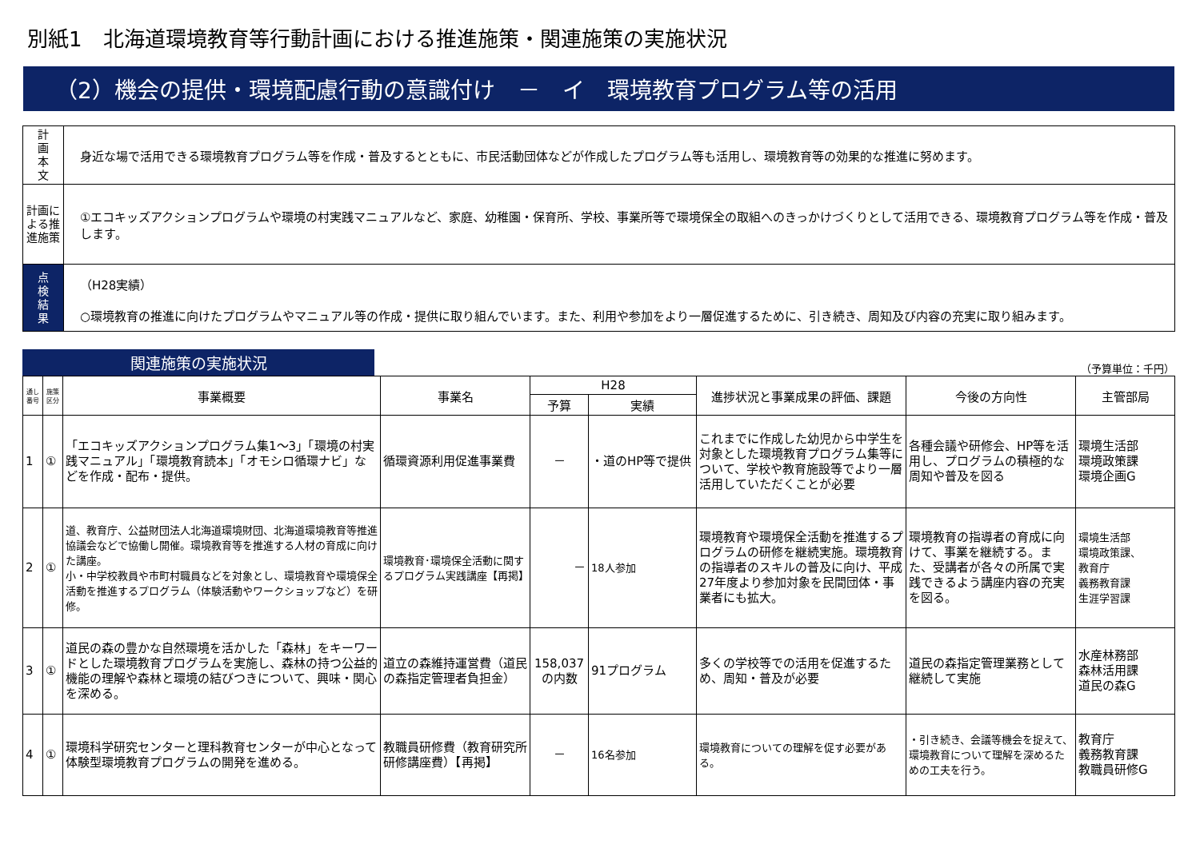別紙1　北海道環境教育等行動計画における推進施策・関連施策の実施状況
（2）機会の提供・環境配慮行動の意識付け　－　イ　環境教育プログラム等の活用
| 計 画 本 文 | 身近な場で活用できる環境教育プログラム等を作成・普及するとともに、市民活動団体などが作成したプログラム等も活用し、環境教育等の効果的な推進に努めます。 |
| 計画による推進施策 | ①エコキッズアクションプログラムや環境の村実践マニュアルなど、家庭、幼稚園・保育所、学校、事業所等で環境保全の取組へのきっかけづくりとして活用できる、環境教育プログラム等を作成・普及します。 |
| 点 検 結 果 | （H28実績） ○環境教育の推進に向けたプログラムやマニュアル等の作成・提供に取り組んでいます。また、利用や参加をより一層促進するために、引き続き、周知及び内容の充実に取り組みます。 |
関連施策の実施状況
（予算単位：千円）
| 通し番号 | 施策区分 | 事業概要 | 事業名 | H28 | | 進捗状況と事業成果の評価、課題 | 今後の方向性 | 主管部局 |
| --- | --- | --- | --- | --- | --- | --- | --- | --- |
| | | | | 予算 | 実績 | | | |
| 1 | ① | 「エコキッズアクションプログラム集1～3」「環境の村実践マニュアル」「環境教育読本」「オモシロ循環ナビ」などを作成・配布・提供。 | 循環資源利用促進事業費 | － | ・道のHP等で提供 | これまでに作成した幼児から中学生を対象とした環境教育プログラム集等について、学校や教育施設等でより一層活用していただくことが必要 | 各種会議や研修会、HP等を活用し、プログラムの積極的な周知や普及を図る | 環境生活部 環境政策課 環境企画G |
| 2 | ① | 道、教育庁、公益財団法人北海道環境財団、北海道環境教育等推進協議会などで協働し開催。環境教育等を推進する人材の育成に向けた講座。 小・中学校教員や市町村職員などを対象とし、環境教育や環境保全活動を推進するプログラム（体験活動やワークショップなど）を研修。 | 環境教育･環境保全活動に関するプログラム実践講座【再掲】 | － | 18人参加 | 環境教育や環境保全活動を推進するプログラムの研修を継続実施。環境教育の指導者のスキルの普及に向け、平成27年度より参加対象を民間団体・事業者にも拡大。 | 環境教育の指導者の育成に向けて、事業を継続する。また、受講者が各々の所属で実践できるよう講座内容の充実を図る。 | 環境生活部 環境政策課、 教育庁 義務教育課 生涯学習課 |
| 3 | ① | 道民の森の豊かな自然環境を活かした「森林」をキーワードとした環境教育プログラムを実施し、森林の持つ公益的機能の理解や森林と環境の結びつきについて、興味・関心を深める。 | 道立の森維持運営費（道民の森指定管理者負担金） | 158,037 の内数 | 91プログラム | 多くの学校等での活用を促進するため、周知・普及が必要 | 道民の森指定管理業務として継続して実施 | 水産林務部 森林活用課 道民の森G |
| 4 | ① | 環境科学研究センターと理科教育センターが中心となって体験型環境教育プログラムの開発を進める。 | 教職員研修費（教育研究所研修講座費）【再掲】 | － | 16名参加 | 環境教育についての理解を促す必要がある。 | ・引き続き、会議等機会を捉えて、環境教育について理解を深めるための工夫を行う。 | 教育庁 義務教育課 教職員研修G |